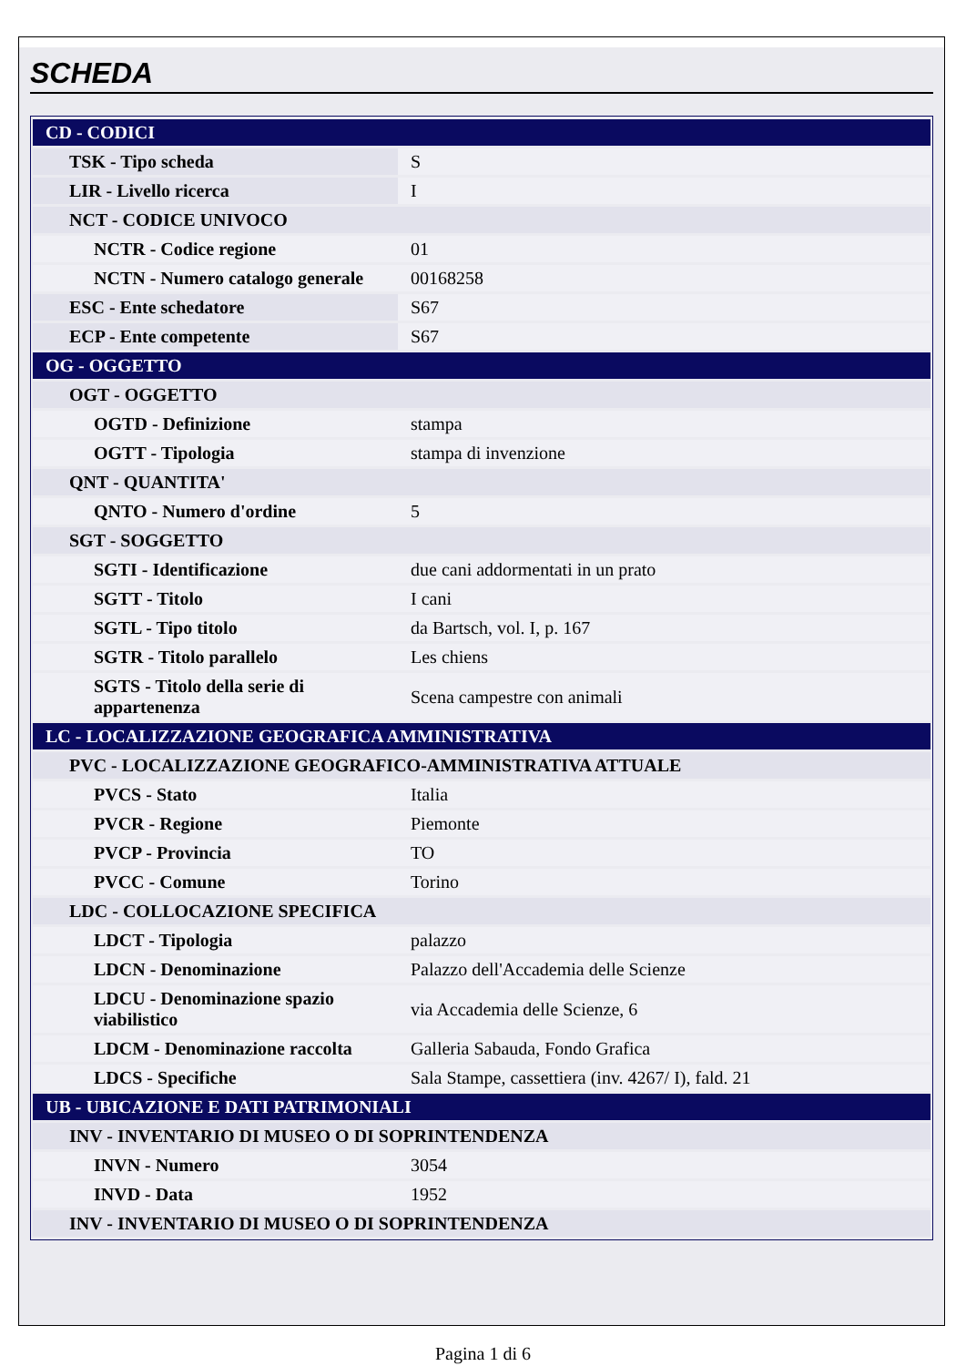SCHEDA
| CD - CODICI | |
| TSK - Tipo scheda | S |
| LIR - Livello ricerca | I |
| NCT - CODICE UNIVOCO | |
| NCTR - Codice regione | 01 |
| NCTN - Numero catalogo generale | 00168258 |
| ESC - Ente schedatore | S67 |
| ECP - Ente competente | S67 |
| OG - OGGETTO | |
| OGT - OGGETTO | |
| OGTD - Definizione | stampa |
| OGTT - Tipologia | stampa di invenzione |
| QNT - QUANTITA' | |
| QNTO - Numero d'ordine | 5 |
| SGT - SOGGETTO | |
| SGTI - Identificazione | due cani addormentati in un prato |
| SGTT - Titolo | I cani |
| SGTL - Tipo titolo | da Bartsch, vol. I, p. 167 |
| SGTR - Titolo parallelo | Les chiens |
| SGTS - Titolo della serie di appartenenza | Scena campestre con animali |
| LC - LOCALIZZAZIONE GEOGRAFICA AMMINISTRATIVA | |
| PVC - LOCALIZZAZIONE GEOGRAFICO-AMMINISTRATIVA ATTUALE | |
| PVCS - Stato | Italia |
| PVCR - Regione | Piemonte |
| PVCP - Provincia | TO |
| PVCC - Comune | Torino |
| LDC - COLLOCAZIONE SPECIFICA | |
| LDCT - Tipologia | palazzo |
| LDCN - Denominazione | Palazzo dell'Accademia delle Scienze |
| LDCU - Denominazione spazio viabilistico | via Accademia delle Scienze, 6 |
| LDCM - Denominazione raccolta | Galleria Sabauda, Fondo Grafica |
| LDCS - Specifiche | Sala Stampe, cassettiera (inv. 4267/ I), fald. 21 |
| UB - UBICAZIONE E DATI PATRIMONIALI | |
| INV - INVENTARIO DI MUSEO O DI SOPRINTENDENZA | |
| INVN - Numero | 3054 |
| INVD - Data | 1952 |
| INV - INVENTARIO DI MUSEO O DI SOPRINTENDENZA | |
Pagina 1 di 6